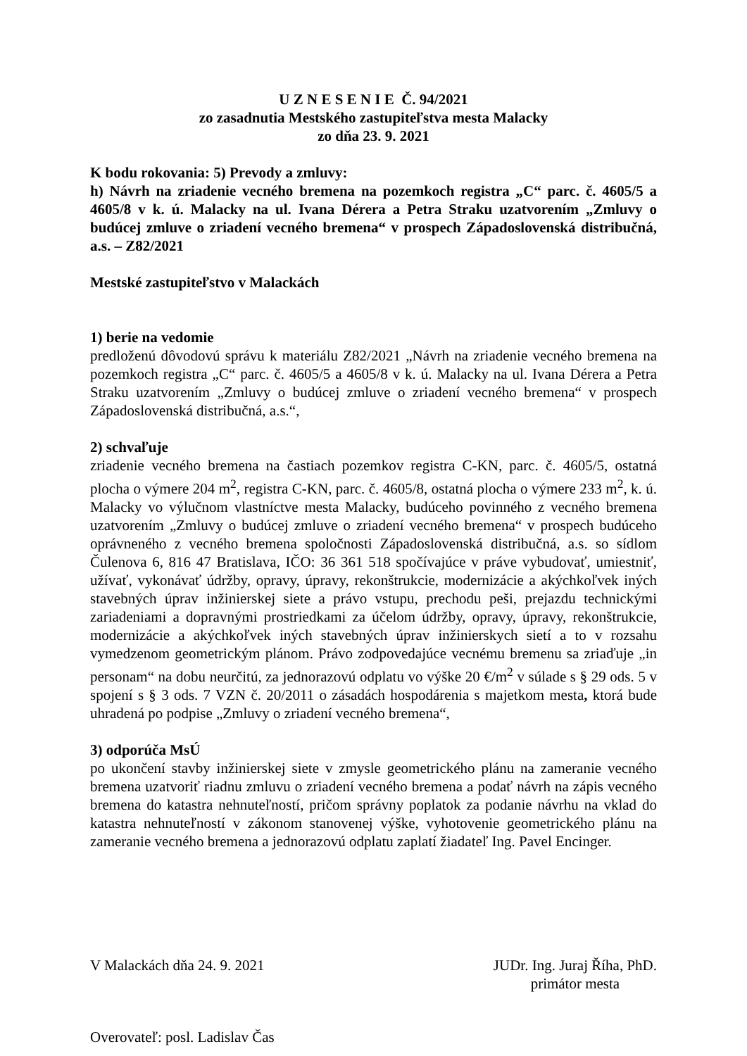U Z N E S E N I E Č. 94/2021
zo zasadnutia Mestského zastupiteľstva mesta Malacky
zo dňa 23. 9. 2021
K bodu rokovania: 5) Prevody a zmluvy:
h) Návrh na zriadenie vecného bremena na pozemkoch registra „C“ parc. č. 4605/5 a 4605/8 v k. ú. Malacky na ul. Ivana Dérera a Petra Straku uzatvorením „Zmluvy o budúcej zmluve o zriadení vecného bremena“ v prospech Západoslovenská distribučná, a.s. – Z82/2021
Mestské zastupiteľstvo v Malackách
1) berie na vedomie
predloženú dôvodovú správu k materiálu Z82/2021 „Návrh na zriadenie vecného bremena na pozemkoch registra „C“ parc. č. 4605/5 a 4605/8 v k. ú. Malacky na ul. Ivana Dérera a Petra Straku uzatvorením „Zmluvy o budúcej zmluve o zriadení vecného bremena“ v prospech Západoslovenská distribučná, a.s.“,
2) schvaľuje
zriadenie vecného bremena na častiach pozemkov registra C-KN, parc. č. 4605/5, ostatná plocha o výmere 204 m<sup>2</sup>, registra C-KN, parc. č. 4605/8, ostatná plocha o výmere 233 m<sup>2</sup>, k. ú. Malacky vo výlučnom vlastníctve mesta Malacky, budúceho povinného z vecného bremena uzatvorením „Zmluvy o budúcej zmluve o zriadení vecného bremena“ v prospech budúceho oprávneného z vecného bremena spoločnosti Západoslovenská distribučná, a.s. so sídlom Čulenova 6, 816 47 Bratislava, IČO: 36 361 518 spočívajúce v práve vybudovať, umiestniť, užívať, vykonávať údržby, opravy, úpravy, rekonštrukcie, modernizácie a akýchkoľvek iných stavebných úprav inžinierskej siete a právo vstupu, prechodu peši, prejazdu technickými zariadeniami a dopravnými prostriedkami za účelom údržby, opravy, úpravy, rekonštrukcie, modernizácie a akýchkoľvek iných stavebných úprav inžinierskych sietí a to v rozsahu vymedzenom geometrickým plánom. Právo zodpovedajúce vecnému bremenu sa zriaďuje „in personam“ na dobu neurčitú, za jednorazovú odplatu vo výške 20 €/m<sup>2</sup> v súlade s § 29 ods. 5 v spojení s § 3 ods. 7 VZN č. 20/2011 o zásadách hospodárenia s majetkom mesta, ktorá bude uhradená po podpise „Zmluvy o zriadení vecného bremena“,
3) odporúča MsÚ
po ukončení stavby inžinierskej siete v zmysle geometrického plánu na zameranie vecného bremena uzatvoriť riadnu zmluvu o zriadení vecného bremena a podať návrh na zápis vecného bremena do katastra nehnuteľností, pričom správny poplatok za podanie návrhu na vklad do katastra nehnuteľností v zákonom stanovenej výške, vyhotovenie geometrického plánu na zameranie vecného bremena a jednorazovú odplatu zaplatí žiadateľ Ing. Pavel Encinger.
V Malackách dňa 24. 9. 2021 JUDr. Ing. Juraj Říha, PhD.
primátor mesta
Overovateľ: posl. Ladislav Čas